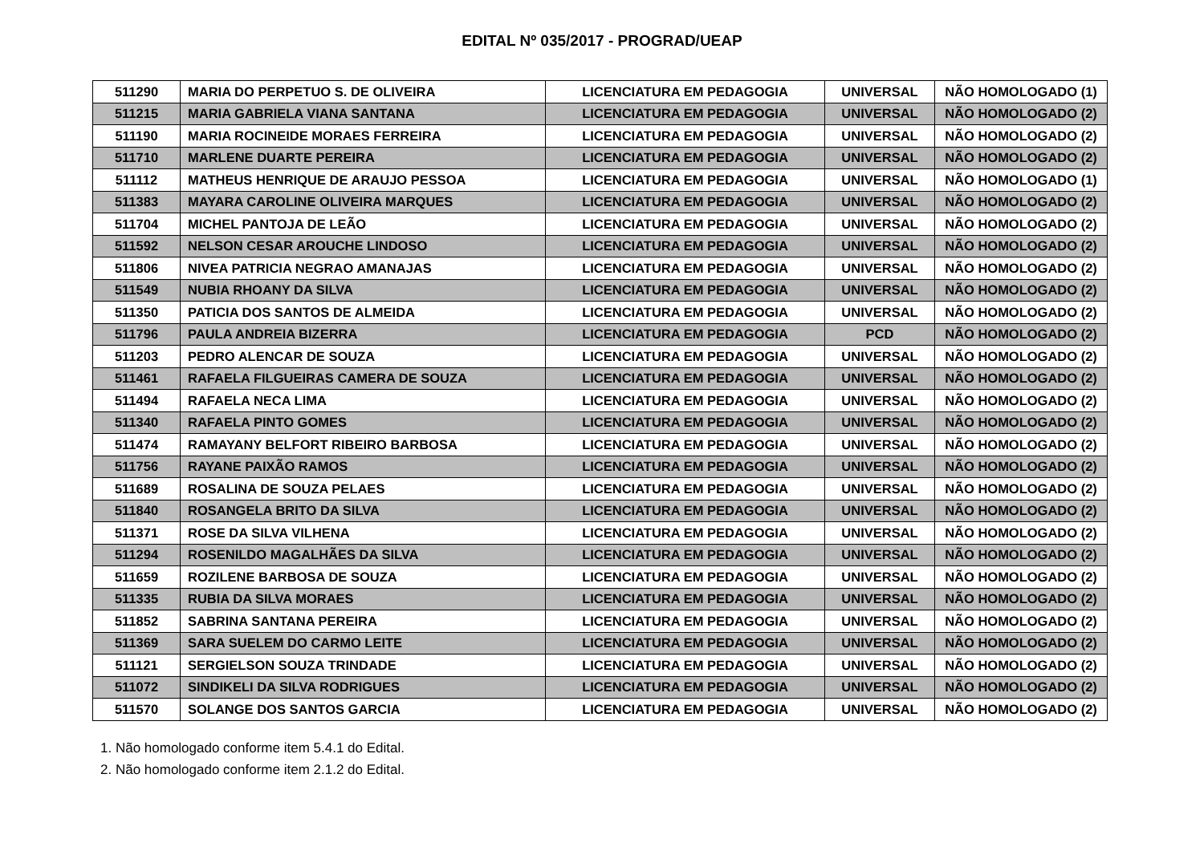EDITAL Nº 035/2017 - PROGRAD/UEAP
| 511290 | MARIA DO PERPETUO S. DE OLIVEIRA | LICENCIATURA EM PEDAGOGIA | UNIVERSAL | NÃO HOMOLOGADO (1) |
| 511215 | MARIA GABRIELA VIANA SANTANA | LICENCIATURA EM PEDAGOGIA | UNIVERSAL | NÃO HOMOLOGADO (2) |
| 511190 | MARIA ROCINEIDE MORAES FERREIRA | LICENCIATURA EM PEDAGOGIA | UNIVERSAL | NÃO HOMOLOGADO (2) |
| 511710 | MARLENE DUARTE PEREIRA | LICENCIATURA EM PEDAGOGIA | UNIVERSAL | NÃO HOMOLOGADO (2) |
| 511112 | MATHEUS HENRIQUE DE ARAUJO PESSOA | LICENCIATURA EM PEDAGOGIA | UNIVERSAL | NÃO HOMOLOGADO (1) |
| 511383 | MAYARA CAROLINE OLIVEIRA MARQUES | LICENCIATURA EM PEDAGOGIA | UNIVERSAL | NÃO HOMOLOGADO (2) |
| 511704 | MICHEL PANTOJA DE LEÃO | LICENCIATURA EM PEDAGOGIA | UNIVERSAL | NÃO HOMOLOGADO (2) |
| 511592 | NELSON CESAR AROUCHE LINDOSO | LICENCIATURA EM PEDAGOGIA | UNIVERSAL | NÃO HOMOLOGADO (2) |
| 511806 | NIVEA PATRICIA NEGRAO AMANAJAS | LICENCIATURA EM PEDAGOGIA | UNIVERSAL | NÃO HOMOLOGADO (2) |
| 511549 | NUBIA RHOANY DA SILVA | LICENCIATURA EM PEDAGOGIA | UNIVERSAL | NÃO HOMOLOGADO (2) |
| 511350 | PATICIA DOS SANTOS DE ALMEIDA | LICENCIATURA EM PEDAGOGIA | UNIVERSAL | NÃO HOMOLOGADO (2) |
| 511796 | PAULA ANDREIA BIZERRA | LICENCIATURA EM PEDAGOGIA | PCD | NÃO HOMOLOGADO (2) |
| 511203 | PEDRO ALENCAR DE SOUZA | LICENCIATURA EM PEDAGOGIA | UNIVERSAL | NÃO HOMOLOGADO (2) |
| 511461 | RAFAELA FILGUEIRAS CAMERA DE SOUZA | LICENCIATURA EM PEDAGOGIA | UNIVERSAL | NÃO HOMOLOGADO (2) |
| 511494 | RAFAELA NECA LIMA | LICENCIATURA EM PEDAGOGIA | UNIVERSAL | NÃO HOMOLOGADO (2) |
| 511340 | RAFAELA PINTO GOMES | LICENCIATURA EM PEDAGOGIA | UNIVERSAL | NÃO HOMOLOGADO (2) |
| 511474 | RAMAYANY BELFORT RIBEIRO BARBOSA | LICENCIATURA EM PEDAGOGIA | UNIVERSAL | NÃO HOMOLOGADO (2) |
| 511756 | RAYANE PAIXÃO RAMOS | LICENCIATURA EM PEDAGOGIA | UNIVERSAL | NÃO HOMOLOGADO (2) |
| 511689 | ROSALINA DE SOUZA PELAES | LICENCIATURA EM PEDAGOGIA | UNIVERSAL | NÃO HOMOLOGADO (2) |
| 511840 | ROSANGELA BRITO DA SILVA | LICENCIATURA EM PEDAGOGIA | UNIVERSAL | NÃO HOMOLOGADO (2) |
| 511371 | ROSE DA SILVA VILHENA | LICENCIATURA EM PEDAGOGIA | UNIVERSAL | NÃO HOMOLOGADO (2) |
| 511294 | ROSENILDO MAGALHÃES DA SILVA | LICENCIATURA EM PEDAGOGIA | UNIVERSAL | NÃO HOMOLOGADO (2) |
| 511659 | ROZILENE BARBOSA DE SOUZA | LICENCIATURA EM PEDAGOGIA | UNIVERSAL | NÃO HOMOLOGADO (2) |
| 511335 | RUBIA DA SILVA MORAES | LICENCIATURA EM PEDAGOGIA | UNIVERSAL | NÃO HOMOLOGADO (2) |
| 511852 | SABRINA SANTANA PEREIRA | LICENCIATURA EM PEDAGOGIA | UNIVERSAL | NÃO HOMOLOGADO (2) |
| 511369 | SARA SUELEM DO CARMO LEITE | LICENCIATURA EM PEDAGOGIA | UNIVERSAL | NÃO HOMOLOGADO (2) |
| 511121 | SERGIELSON SOUZA TRINDADE | LICENCIATURA EM PEDAGOGIA | UNIVERSAL | NÃO HOMOLOGADO (2) |
| 511072 | SINDIKELI DA SILVA RODRIGUES | LICENCIATURA EM PEDAGOGIA | UNIVERSAL | NÃO HOMOLOGADO (2) |
| 511570 | SOLANGE DOS SANTOS GARCIA | LICENCIATURA EM PEDAGOGIA | UNIVERSAL | NÃO HOMOLOGADO (2) |
1. Não homologado conforme item 5.4.1 do Edital.
2. Não homologado conforme item 2.1.2 do Edital.